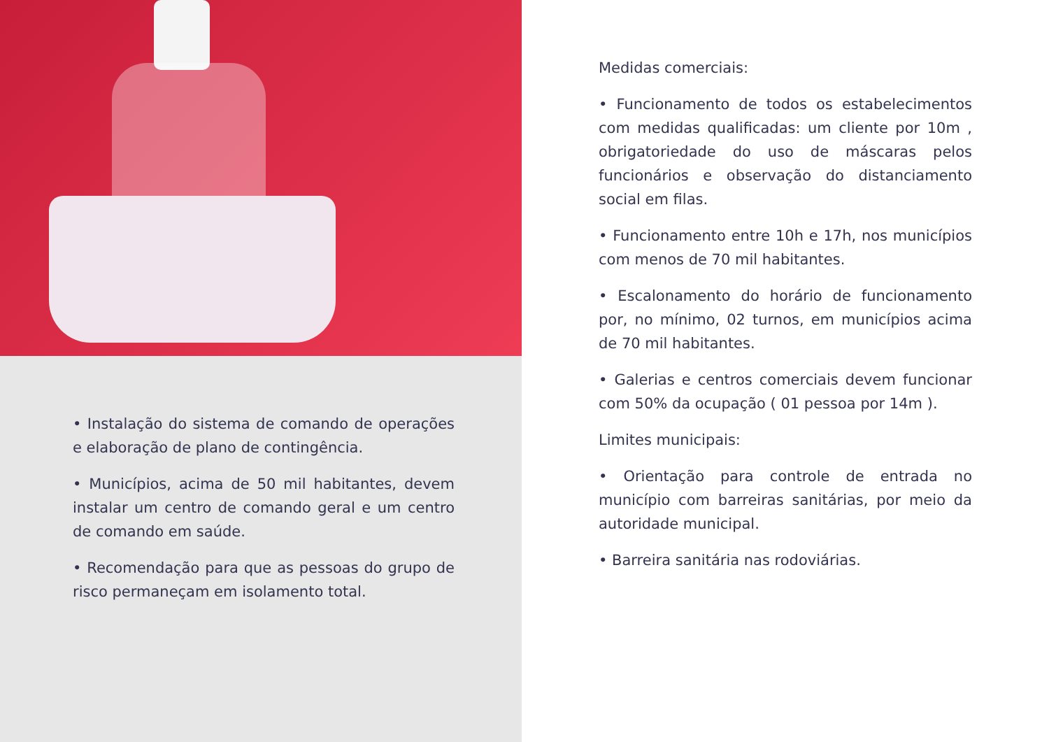• Instalação do sistema de comando de operações e elaboração de plano de contingência.
• Municípios, acima de 50 mil habitantes, devem instalar um centro de comando geral e um centro de comando em saúde.
• Recomendação para que as pessoas do grupo de risco permaneçam em isolamento total.
Medidas comerciais:
• Funcionamento de todos os estabelecimentos com medidas qualificadas: um cliente por 10m , obrigatoriedade do uso de máscaras pelos funcionários e observação do distanciamento social em filas.
• Funcionamento entre 10h e 17h, nos municípios com menos de 70 mil habitantes.
• Escalonamento do horário de funcionamento por, no mínimo, 02 turnos, em municípios acima de 70 mil habitantes.
• Galerias e centros comerciais devem funcionar com 50% da ocupação ( 01 pessoa por 14m ).
Limites municipais:
• Orientação para controle de entrada no município com barreiras sanitárias, por meio da autoridade municipal.
• Barreira sanitária nas rodoviárias.